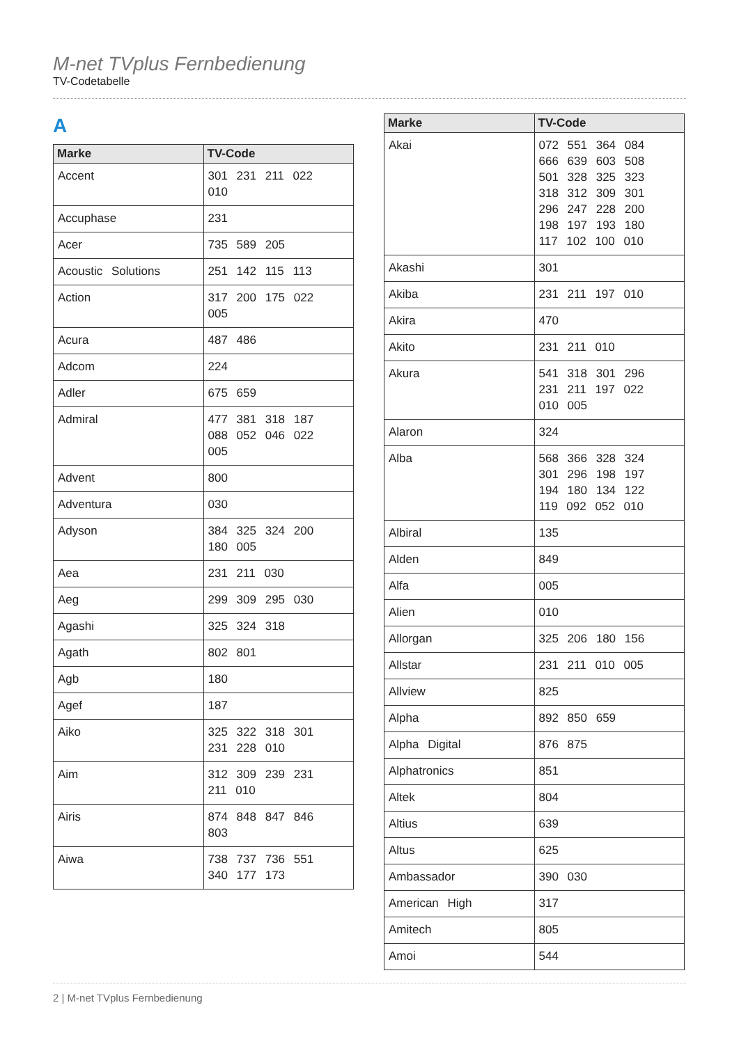M-net TVplus Fernbedienung
TV-Codetabelle
A
| Marke | TV-Code |
| --- | --- |
| Accent | 301 231 211 022 010 |
| Accuphase | 231 |
| Acer | 735 589 205 |
| Acoustic Solutions | 251 142 115 113 |
| Action | 317 200 175 022 005 |
| Acura | 487 486 |
| Adcom | 224 |
| Adler | 675 659 |
| Admiral | 477 381 318 187 088 052 046 022 005 |
| Advent | 800 |
| Adventura | 030 |
| Adyson | 384 325 324 200 180 005 |
| Aea | 231 211 030 |
| Aeg | 299 309 295 030 |
| Agashi | 325 324 318 |
| Agath | 802 801 |
| Agb | 180 |
| Agef | 187 |
| Aiko | 325 322 318 301 231 228 010 |
| Aim | 312 309 239 231 211 010 |
| Airis | 874 848 847 846 803 |
| Aiwa | 738 737 736 551 340 177 173 |
| Marke | TV-Code |
| --- | --- |
| Akai | 072 551 364 084 666 639 603 508 501 328 325 323 318 312 309 301 296 247 228 200 198 197 193 180 117 102 100 010 |
| Akashi | 301 |
| Akiba | 231 211 197 010 |
| Akira | 470 |
| Akito | 231 211 010 |
| Akura | 541 318 301 296 231 211 197 022 010 005 |
| Alaron | 324 |
| Alba | 568 366 328 324 301 296 198 197 194 180 134 122 119 092 052 010 |
| Albiral | 135 |
| Alden | 849 |
| Alfa | 005 |
| Alien | 010 |
| Allorgan | 325 206 180 156 |
| Allstar | 231 211 010 005 |
| Allview | 825 |
| Alpha | 892 850 659 |
| Alpha Digital | 876 875 |
| Alphatronics | 851 |
| Altek | 804 |
| Altius | 639 |
| Altus | 625 |
| Ambassador | 390 030 |
| American High | 317 |
| Amitech | 805 |
| Amoi | 544 |
2 | M-net TVplus Fernbedienung